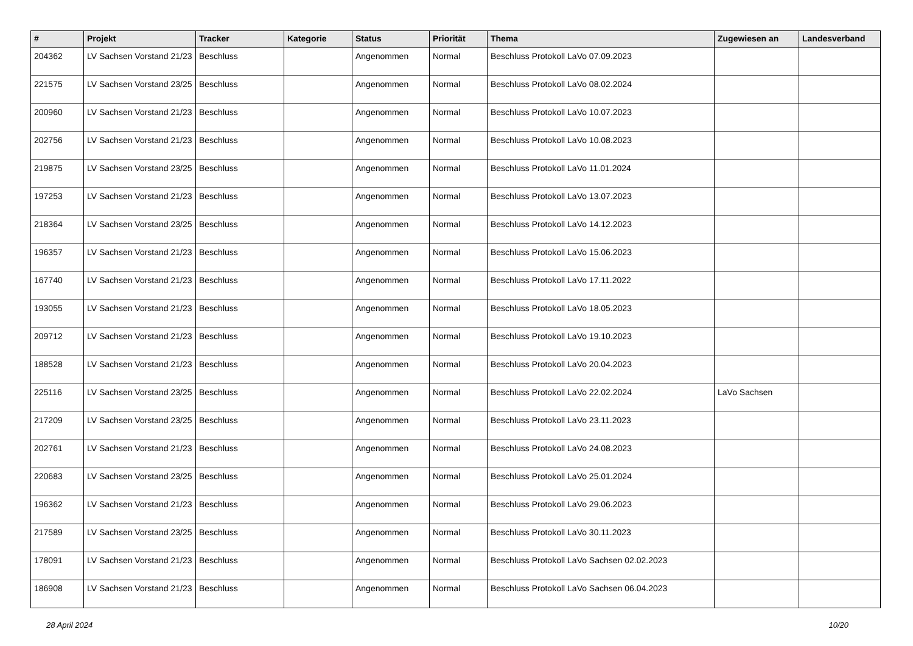| # | Projekt | Tracker | Kategorie | Status | Priorität | Thema | Zugewiesen an | Landesverband |
| --- | --- | --- | --- | --- | --- | --- | --- | --- |
| 204362 | LV Sachsen Vorstand 21/23 | Beschluss | | Angenommen | Normal | Beschluss Protokoll LaVo 07.09.2023 | | |
| 221575 | LV Sachsen Vorstand 23/25 | Beschluss | | Angenommen | Normal | Beschluss Protokoll LaVo 08.02.2024 | | |
| 200960 | LV Sachsen Vorstand 21/23 | Beschluss | | Angenommen | Normal | Beschluss Protokoll LaVo 10.07.2023 | | |
| 202756 | LV Sachsen Vorstand 21/23 | Beschluss | | Angenommen | Normal | Beschluss Protokoll LaVo 10.08.2023 | | |
| 219875 | LV Sachsen Vorstand 23/25 | Beschluss | | Angenommen | Normal | Beschluss Protokoll LaVo 11.01.2024 | | |
| 197253 | LV Sachsen Vorstand 21/23 | Beschluss | | Angenommen | Normal | Beschluss Protokoll LaVo 13.07.2023 | | |
| 218364 | LV Sachsen Vorstand 23/25 | Beschluss | | Angenommen | Normal | Beschluss Protokoll LaVo 14.12.2023 | | |
| 196357 | LV Sachsen Vorstand 21/23 | Beschluss | | Angenommen | Normal | Beschluss Protokoll LaVo 15.06.2023 | | |
| 167740 | LV Sachsen Vorstand 21/23 | Beschluss | | Angenommen | Normal | Beschluss Protokoll LaVo 17.11.2022 | | |
| 193055 | LV Sachsen Vorstand 21/23 | Beschluss | | Angenommen | Normal | Beschluss Protokoll LaVo 18.05.2023 | | |
| 209712 | LV Sachsen Vorstand 21/23 | Beschluss | | Angenommen | Normal | Beschluss Protokoll LaVo 19.10.2023 | | |
| 188528 | LV Sachsen Vorstand 21/23 | Beschluss | | Angenommen | Normal | Beschluss Protokoll LaVo 20.04.2023 | | |
| 225116 | LV Sachsen Vorstand 23/25 | Beschluss | | Angenommen | Normal | Beschluss Protokoll LaVo 22.02.2024 | LaVo Sachsen | |
| 217209 | LV Sachsen Vorstand 23/25 | Beschluss | | Angenommen | Normal | Beschluss Protokoll LaVo 23.11.2023 | | |
| 202761 | LV Sachsen Vorstand 21/23 | Beschluss | | Angenommen | Normal | Beschluss Protokoll LaVo 24.08.2023 | | |
| 220683 | LV Sachsen Vorstand 23/25 | Beschluss | | Angenommen | Normal | Beschluss Protokoll LaVo 25.01.2024 | | |
| 196362 | LV Sachsen Vorstand 21/23 | Beschluss | | Angenommen | Normal | Beschluss Protokoll LaVo 29.06.2023 | | |
| 217589 | LV Sachsen Vorstand 23/25 | Beschluss | | Angenommen | Normal | Beschluss Protokoll LaVo 30.11.2023 | | |
| 178091 | LV Sachsen Vorstand 21/23 | Beschluss | | Angenommen | Normal | Beschluss Protokoll LaVo Sachsen 02.02.2023 | | |
| 186908 | LV Sachsen Vorstand 21/23 | Beschluss | | Angenommen | Normal | Beschluss Protokoll LaVo Sachsen 06.04.2023 | | |
28 April 2024 10/20